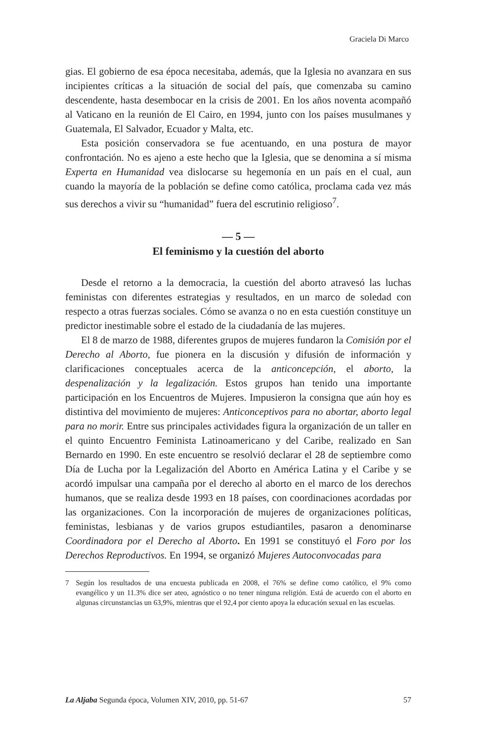Graciela Di Marco
gias. El gobierno de esa época necesitaba, además, que la Iglesia no avanzara en sus incipientes críticas a la situación de social del país, que comenzaba su camino descendente, hasta desembocar en la crisis de 2001. En los años noventa acompañó al Vaticano en la reunión de El Cairo, en 1994, junto con los países musulmanes y Guatemala, El Salvador, Ecuador y Malta, etc.
Esta posición conservadora se fue acentuando, en una postura de mayor confrontación. No es ajeno a este hecho que la Iglesia, que se denomina a sí misma Experta en Humanidad vea dislocarse su hegemonía en un país en el cual, aun cuando la mayoría de la población se define como católica, proclama cada vez más sus derechos a vivir su “humanidad” fuera del escrutinio religioso<sup>7</sup>.
— 5 —
El feminismo y la cuestión del aborto
Desde el retorno a la democracia, la cuestión del aborto atravesó las luchas feministas con diferentes estrategias y resultados, en un marco de soledad con respecto a otras fuerzas sociales. Cómo se avanza o no en esta cuestión constituye un predictor inestimable sobre el estado de la ciudadanía de las mujeres.
El 8 de marzo de 1988, diferentes grupos de mujeres fundaron la Comisión por el Derecho al Aborto, fue pionera en la discusión y difusión de información y clarificaciones conceptuales acerca de la anticoncepción, el aborto, la despenalización y la legalización. Estos grupos han tenido una importante participación en los Encuentros de Mujeres. Impusieron la consigna que aún hoy es distintiva del movimiento de mujeres: Anticonceptivos para no abortar, aborto legal para no morir. Entre sus principales actividades figura la organización de un taller en el quinto Encuentro Feminista Latinoamericano y del Caribe, realizado en San Bernardo en 1990. En este encuentro se resolvió declarar el 28 de septiembre como Día de Lucha por la Legalización del Aborto en América Latina y el Caribe y se acordó impulsar una campaña por el derecho al aborto en el marco de los derechos humanos, que se realiza desde 1993 en 18 países, con coordinaciones acordadas por las organizaciones. Con la incorporación de mujeres de organizaciones políticas, feministas, lesbianas y de varios grupos estudiantiles, pasaron a denominarse Coordinadora por el Derecho al Aborto. En 1991 se constituyó el Foro por los Derechos Reproductivos. En 1994, se organizó Mujeres Autoconvocadas para
7 Según los resultados de una encuesta publicada en 2008, el 76% se define como católico, el 9% como evangélico y un 11.3% dice ser ateo, agnóstico o no tener ninguna religión. Está de acuerdo con el aborto en algunas circunstancias un 63,9%, mientras que el 92,4 por ciento apoya la educación sexual en las escuelas.
La Aljaba Segunda época, Volumen XIV, 2010, pp. 51-67 57